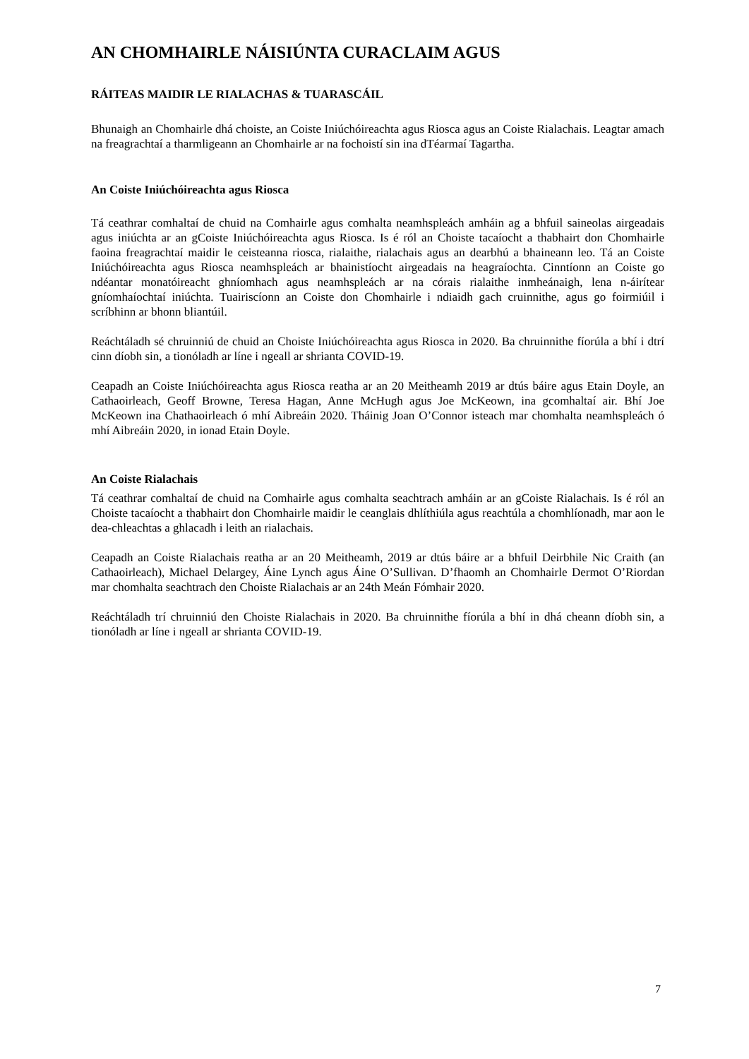AN CHOMHAIRLE NÁISIÚNTA CURACLAIM AGUS
RÁITEAS MAIDIR LE RIALACHAS & TUARASCÁIL
Bhunaigh an Chomhairle dhá choiste, an Coiste Iniúchóireachta agus Riosca agus an Coiste Rialachais. Leagtar amach na freagrachtaí a tharmligeann an Chomhairle ar na fochoistí sin ina dTéarmaí Tagartha.
An Coiste Iniúchóireachta agus Riosca
Tá ceathrar comhaltaí de chuid na Comhairle agus comhalta neamhspleách amháin ag a bhfuil saineolas airgeadais agus iniúchta ar an gCoiste Iniúchóireachta agus Riosca. Is é ról an Choiste tacaíocht a thabhairt don Chomhairle faoina freagrachtaí maidir le ceisteanna riosca, rialaithe, rialachais agus an dearbhú a bhaineann leo. Tá an Coiste Iniúchóireachta agus Riosca neamhspleách ar bhainistíocht airgeadais na heagraíochta. Cinntíonn an Coiste go ndéantar monatóireacht ghníomhach agus neamhspleách ar na córais rialaithe inmheánaigh, lena n-áirítear gníomhaíochtaí iniúchta. Tuairiscíonn an Coiste don Chomhairle i ndiaidh gach cruinnithe, agus go foirmiúil i scríbhinn ar bhonn bliantúil.
Reáchtáladh sé chruinniú de chuid an Choiste Iniúchóireachta agus Riosca in 2020. Ba chruinnithe fíorúla a bhí i dtrí cinn díobh sin, a tionóladh ar líne i ngeall ar shrianta COVID-19.
Ceapadh an Coiste Iniúchóireachta agus Riosca reatha ar an 20 Meitheamh 2019 ar dtús báire agus Etain Doyle, an Cathaoirleach, Geoff Browne, Teresa Hagan, Anne McHugh agus Joe McKeown, ina gcomhaltaí air. Bhí Joe McKeown ina Chathaoirleach ó mhí Aibreáin 2020. Tháinig Joan O’Connor isteach mar chomhalta neamhspleách ó mhí Aibreáin 2020, in ionad Etain Doyle.
An Coiste Rialachais
Tá ceathrar comhaltaí de chuid na Comhairle agus comhalta seachtrach amháin ar an gCoiste Rialachais. Is é ról an Choiste tacaíocht a thabhairt don Chomhairle maidir le ceanglais dhlíthiúla agus reachtúla a chomhlíonadh, mar aon le dea-chleachtas a ghlacadh i leith an rialachais.
Ceapadh an Coiste Rialachais reatha ar an 20 Meitheamh, 2019 ar dtús báire ar a bhfuil Deirbhile Nic Craith (an Cathaoirleach), Michael Delargey, Áine Lynch agus Áine O’Sullivan. D’fhaomh an Chomhairle Dermot O’Riordan mar chomhalta seachtrach den Choiste Rialachais ar an 24th Meán Fómhair 2020.
Reáchtáladh trí chruinniú den Choiste Rialachais in 2020. Ba chruinnithe fíorúla a bhí in dhá cheann díobh sin, a tionóladh ar líne i ngeall ar shrianta COVID-19.
7